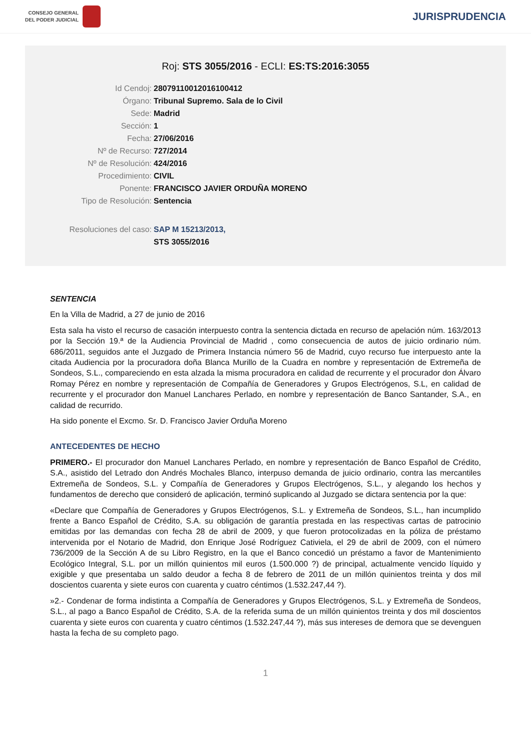CONSEJO GENERAL
DEL PODER JUDICIAL
JURISPRUDENCIA
Roj: STS 3055/2016 - ECLI: ES:TS:2016:3055
Id Cendoj: 28079110012016100412
Órgano: Tribunal Supremo. Sala de lo Civil
Sede: Madrid
Sección: 1
Fecha: 27/06/2016
Nº de Recurso: 727/2014
Nº de Resolución: 424/2016
Procedimiento: CIVIL
Ponente: FRANCISCO JAVIER ORDUÑA MORENO
Tipo de Resolución: Sentencia
Resoluciones del caso: SAP M 15213/2013,
STS 3055/2016
SENTENCIA
En la Villa de Madrid, a 27 de junio de 2016
Esta sala ha visto el recurso de casación interpuesto contra la sentencia dictada en recurso de apelación núm. 163/2013 por la Sección 19.ª de la Audiencia Provincial de Madrid , como consecuencia de autos de juicio ordinario núm. 686/2011, seguidos ante el Juzgado de Primera Instancia número 56 de Madrid, cuyo recurso fue interpuesto ante la citada Audiencia por la procuradora doña Blanca Murillo de la Cuadra en nombre y representación de Extremeña de Sondeos, S.L., compareciendo en esta alzada la misma procuradora en calidad de recurrente y el procurador don Álvaro Romay Pérez en nombre y representación de Compañía de Generadores y Grupos Electrógenos, S.L, en calidad de recurrente y el procurador don Manuel Lanchares Perlado, en nombre y representación de Banco Santander, S.A., en calidad de recurrido.
Ha sido ponente el Excmo. Sr. D. Francisco Javier Orduña Moreno
ANTECEDENTES DE HECHO
PRIMERO.- El procurador don Manuel Lanchares Perlado, en nombre y representación de Banco Español de Crédito, S.A., asistido del Letrado don Andrés Mochales Blanco, interpuso demanda de juicio ordinario, contra las mercantiles Extremeña de Sondeos, S.L. y Compañía de Generadores y Grupos Electrógenos, S.L., y alegando los hechos y fundamentos de derecho que consideró de aplicación, terminó suplicando al Juzgado se dictara sentencia por la que:
«Declare que Compañía de Generadores y Grupos Electrógenos, S.L. y Extremeña de Sondeos, S.L., han incumplido frente a Banco Español de Crédito, S.A. su obligación de garantía prestada en las respectivas cartas de patrocinio emitidas por las demandas con fecha 28 de abril de 2009, y que fueron protocolizadas en la póliza de préstamo intervenida por el Notario de Madrid, don Enrique José Rodríguez Cativiela, el 29 de abril de 2009, con el número 736/2009 de la Sección A de su Libro Registro, en la que el Banco concedió un préstamo a favor de Mantenimiento Ecológico Integral, S.L. por un millón quinientos mil euros (1.500.000 ?) de principal, actualmente vencido líquido y exigible y que presentaba un saldo deudor a fecha 8 de febrero de 2011 de un millón quinientos treinta y dos mil doscientos cuarenta y siete euros con cuarenta y cuatro céntimos (1.532.247,44 ?).
»2.- Condenar de forma indistinta a Compañía de Generadores y Grupos Electrógenos, S.L. y Extremeña de Sondeos, S.L., al pago a Banco Español de Crédito, S.A. de la referida suma de un millón quinientos treinta y dos mil doscientos cuarenta y siete euros con cuarenta y cuatro céntimos (1.532.247,44 ?), más sus intereses de demora que se devenguen hasta la fecha de su completo pago.
1